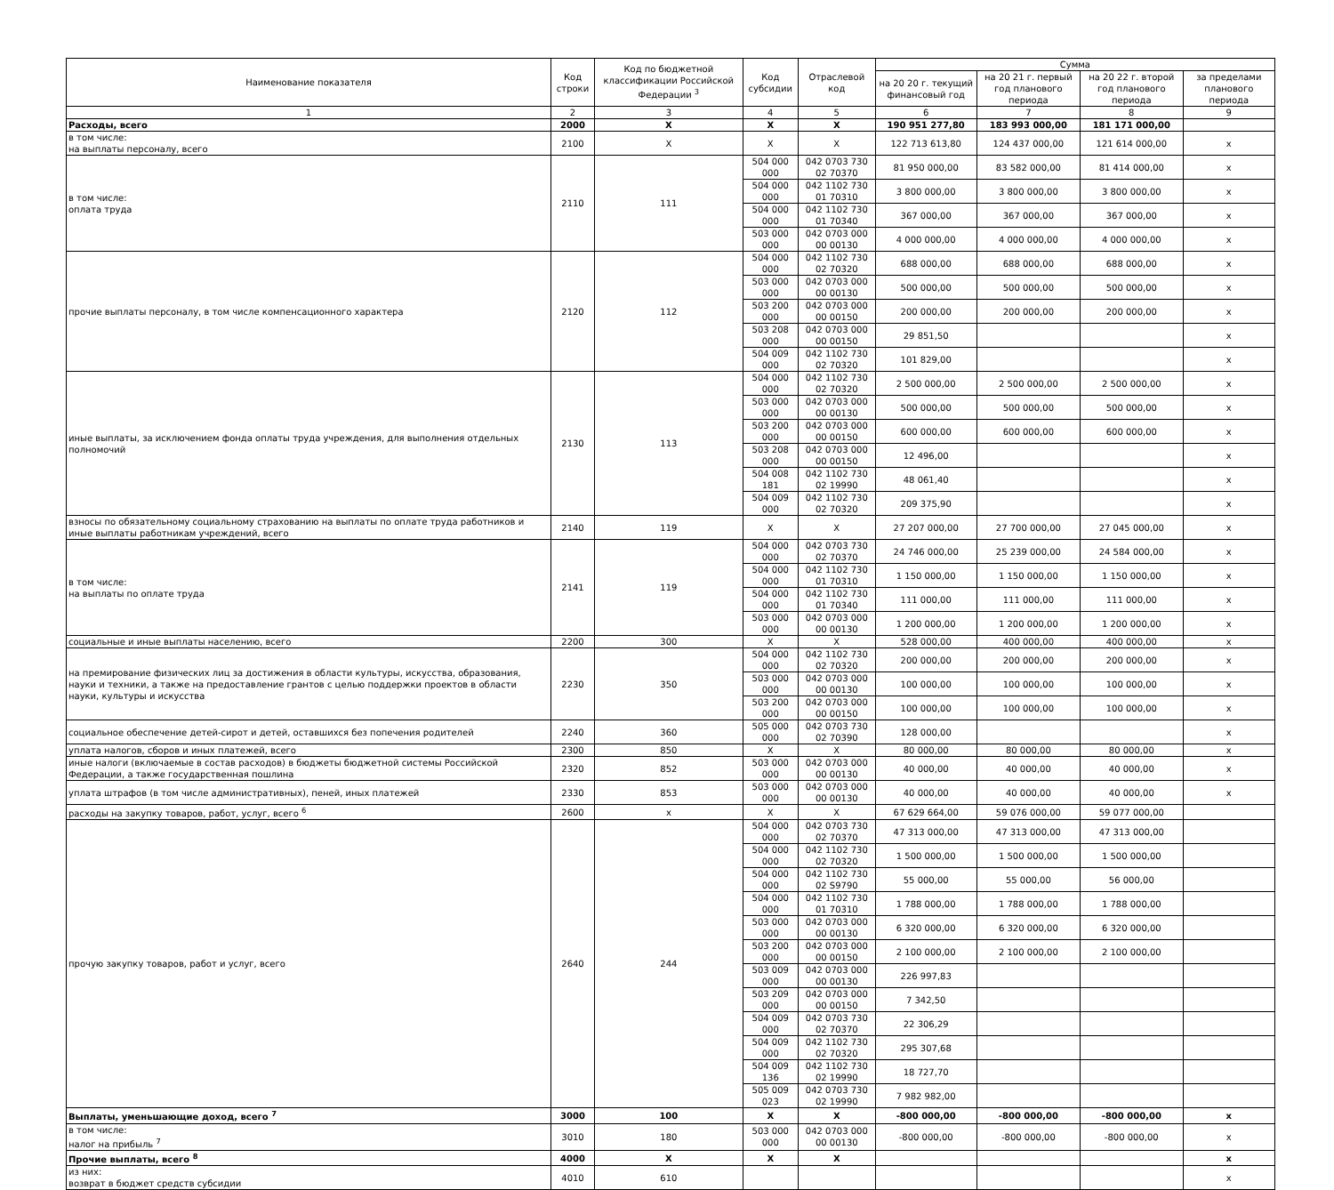| Наименование показателя | Код строки | Код по бюджетной классификации Российской Федерации <sup>3</sup> | Код субсидии | Отраслевой код | Сумма | | | |
| --- | --- | --- | --- | --- | --- | --- | --- | --- |
| | | | | | на 20 20 г. текущий финансовый год | на 20 21 г. первый год планового периода | на 20 22 г. второй год планового периода | за пределами планового периода |
| 1 | 2 | 3 | 4 | 5 | 6 | 7 | 8 | 9 |
| Расходы, всего | 2000 | X | X | X | 190 951 277,80 | 183 993 000,00 | 181 171 000,00 | |
| в том числе: на выплаты персоналу, всего | 2100 | X | X | X | 122 713 613,80 | 124 437 000,00 | 121 614 000,00 | x |
| в том числе: оплата труда | 2110 | 111 | 504 000 000 | 042 0703 730 02 70370 | 81 950 000,00 | 83 582 000,00 | 81 414 000,00 | x |
| | | | 504 000 000 | 042 1102 730 01 70310 | 3 800 000,00 | 3 800 000,00 | 3 800 000,00 | x |
| | | | 504 000 000 | 042 1102 730 01 70340 | 367 000,00 | 367 000,00 | 367 000,00 | x |
| | | | 503 000 000 | 042 0703 000 00 00130 | 4 000 000,00 | 4 000 000,00 | 4 000 000,00 | x |
| прочие выплаты персоналу, в том числе компенсационного характера | 2120 | 112 | 504 000 000 | 042 1102 730 02 70320 | 688 000,00 | 688 000,00 | 688 000,00 | x |
| | | | 503 000 000 | 042 0703 000 00 00130 | 500 000,00 | 500 000,00 | 500 000,00 | x |
| | | | 503 200 000 | 042 0703 000 00 00150 | 200 000,00 | 200 000,00 | 200 000,00 | x |
| | | | 503 208 000 | 042 0703 000 00 00150 | 29 851,50 | | | x |
| | | | 504 009 000 | 042 1102 730 02 70320 | 101 829,00 | | | x |
| иные выплаты, за исключением фонда оплаты труда учреждения, для выполнения отдельных полномочий | 2130 | 113 | 504 000 000 | 042 1102 730 02 70320 | 2 500 000,00 | 2 500 000,00 | 2 500 000,00 | x |
| | | | 503 000 000 | 042 0703 000 00 00130 | 500 000,00 | 500 000,00 | 500 000,00 | x |
| | | | 503 200 000 | 042 0703 000 00 00150 | 600 000,00 | 600 000,00 | 600 000,00 | x |
| | | | 503 208 000 | 042 0703 000 00 00150 | 12 496,00 | | | x |
| | | | 504 008 181 | 042 1102 730 02 19990 | 48 061,40 | | | x |
| | | | 504 009 000 | 042 1102 730 02 70320 | 209 375,90 | | | x |
| взносы по обязательному социальному страхованию на выплаты по оплате труда работников и иные выплаты работникам учреждений, всего | 2140 | 119 | X | X | 27 207 000,00 | 27 700 000,00 | 27 045 000,00 | x |
| в том числе: на выплаты по оплате труда | 2141 | 119 | 504 000 000 | 042 0703 730 02 70370 | 24 746 000,00 | 25 239 000,00 | 24 584 000,00 | x |
| | | | 504 000 000 | 042 1102 730 01 70310 | 1 150 000,00 | 1 150 000,00 | 1 150 000,00 | x |
| | | | 504 000 000 | 042 1102 730 01 70340 | 111 000,00 | 111 000,00 | 111 000,00 | x |
| | | | 503 000 000 | 042 0703 000 00 00130 | 1 200 000,00 | 1 200 000,00 | 1 200 000,00 | x |
| социальные и иные выплаты населению, всего | 2200 | 300 | X | X | 528 000,00 | 400 000,00 | 400 000,00 | x |
| на премирование физических лиц за достижения в области культуры, искусства, образования, науки и техники, а также на предоставление грантов с целью поддержки проектов в области науки, культуры и искусства | 2230 | 350 | 504 000 000 | 042 1102 730 02 70320 | 200 000,00 | 200 000,00 | 200 000,00 | x |
| | | | 503 000 000 | 042 0703 000 00 00130 | 100 000,00 | 100 000,00 | 100 000,00 | x |
| | | | 503 200 000 | 042 0703 000 00 00150 | 100 000,00 | 100 000,00 | 100 000,00 | x |
| социальное обеспечение детей-сирот и детей, оставшихся без попечения родителей | 2240 | 360 | 505 000 000 | 042 0703 730 02 70390 | 128 000,00 | | | x |
| уплата налогов, сборов и иных платежей, всего | 2300 | 850 | X | X | 80 000,00 | 80 000,00 | 80 000,00 | x |
| иные налоги (включаемые в состав расходов) в бюджеты бюджетной системы Российской Федерации, а также государственная пошлина | 2320 | 852 | 503 000 000 | 042 0703 000 00 00130 | 40 000,00 | 40 000,00 | 40 000,00 | x |
| уплата штрафов (в том числе административных), пеней, иных платежей | 2330 | 853 | 503 000 000 | 042 0703 000 00 00130 | 40 000,00 | 40 000,00 | 40 000,00 | x |
| расходы на закупку товаров, работ, услуг, всего <sup>6</sup> | 2600 | x | X | X | 67 629 664,00 | 59 076 000,00 | 59 077 000,00 | |
| прочую закупку товаров, работ и услуг, всего | 2640 | 244 | 504 000 000 | 042 0703 730 02 70370 | 47 313 000,00 | 47 313 000,00 | 47 313 000,00 | |
| | | | 504 000 000 | 042 1102 730 02 70320 | 1 500 000,00 | 1 500 000,00 | 1 500 000,00 | |
| | | | 504 000 000 | 042 1102 730 02 S9790 | 55 000,00 | 55 000,00 | 56 000,00 | |
| | | | 504 000 000 | 042 1102 730 01 70310 | 1 788 000,00 | 1 788 000,00 | 1 788 000,00 | |
| | | | 503 000 000 | 042 0703 000 00 00130 | 6 320 000,00 | 6 320 000,00 | 6 320 000,00 | |
| | | | 503 200 000 | 042 0703 000 00 00150 | 2 100 000,00 | 2 100 000,00 | 2 100 000,00 | |
| | | | 503 009 000 | 042 0703 000 00 00130 | 226 997,83 | | | |
| | | | 503 209 000 | 042 0703 000 00 00150 | 7 342,50 | | | |
| | | | 504 009 000 | 042 0703 730 02 70370 | 22 306,29 | | | |
| | | | 504 009 000 | 042 1102 730 02 70320 | 295 307,68 | | | |
| | | | 504 009 136 | 042 1102 730 02 19990 | 18 727,70 | | | |
| | | | 505 009 023 | 042 0703 730 02 19990 | 7 982 982,00 | | | |
| Выплаты, уменьшающие доход, всего <sup>7</sup> | 3000 | 100 | X | X | -800 000,00 | -800 000,00 | -800 000,00 | x |
| в том числе: налог на прибыль <sup>7</sup> | 3010 | 180 | 503 000 000 | 042 0703 000 00 00130 | -800 000,00 | -800 000,00 | -800 000,00 | x |
| Прочие выплаты, всего <sup>8</sup> | 4000 | X | X | X | | | | x |
| из них: возврат в бюджет средств субсидии | 4010 | 610 | | | | | | x |